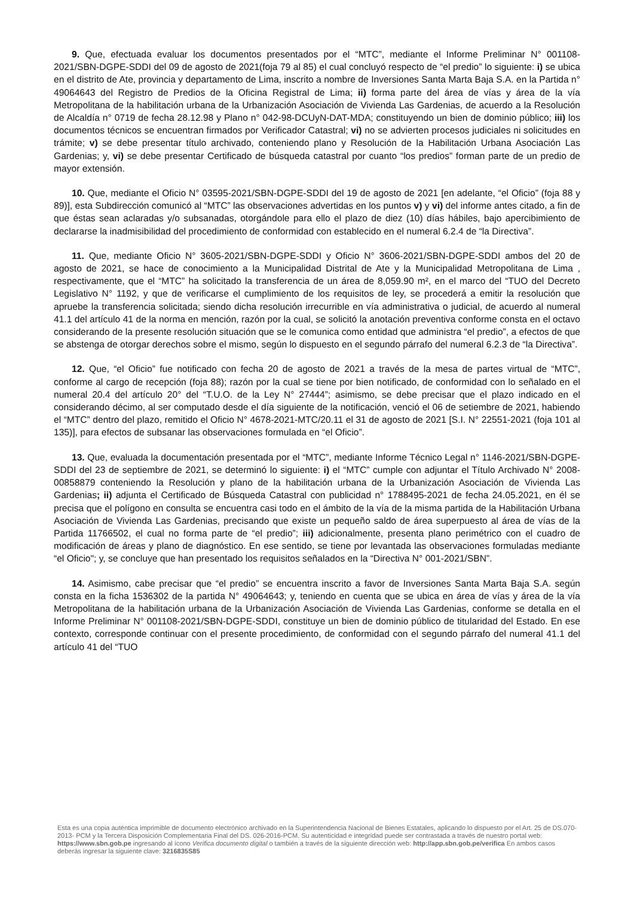9. Que, efectuada evaluar los documentos presentados por el “MTC”, mediante el Informe Preliminar N° 001108-2021/SBN-DGPE-SDDI del 09 de agosto de 2021(foja 79 al 85) el cual concluyó respecto de “el predio” lo siguiente: i) se ubica en el distrito de Ate, provincia y departamento de Lima, inscrito a nombre de Inversiones Santa Marta Baja S.A. en la Partida n° 49064643 del Registro de Predios de la Oficina Registral de Lima; ii) forma parte del área de vías y área de la vía Metropolitana de la habilitación urbana de la Urbanización Asociación de Vivienda Las Gardenias, de acuerdo a la Resolución de Alcaldía n° 0719 de fecha 28.12.98 y Plano n° 042-98-DCUyN-DAT-MDA; constituyendo un bien de dominio público; iii) los documentos técnicos se encuentran firmados por Verificador Catastral; vi) no se advierten procesos judiciales ni solicitudes en trámite; v) se debe presentar título archivado, conteniendo plano y Resolución de la Habilitación Urbana Asociación Las Gardenias; y, vi) se debe presentar Certificado de búsqueda catastral por cuanto “los predios” forman parte de un predio de mayor extensión.
10. Que, mediante el Oficio N° 03595-2021/SBN-DGPE-SDDI del 19 de agosto de 2021 [en adelante, “el Oficio” (foja 88 y 89)], esta Subdirección comunicó al “MTC” las observaciones advertidas en los puntos v) y vi) del informe antes citado, a fin de que éstas sean aclaradas y/o subsanadas, otorgándole para ello el plazo de diez (10) días hábiles, bajo apercibimiento de declararse la inadmisibilidad del procedimiento de conformidad con establecido en el numeral 6.2.4 de “la Directiva”.
11. Que, mediante Oficio N° 3605-2021/SBN-DGPE-SDDI y Oficio N° 3606-2021/SBN-DGPE-SDDI ambos del 20 de agosto de 2021, se hace de conocimiento a la Municipalidad Distrital de Ate y la Municipalidad Metropolitana de Lima , respectivamente, que el “MTC” ha solicitado la transferencia de un área de 8,059.90 m², en el marco del “TUO del Decreto Legislativo N° 1192, y que de verificarse el cumplimiento de los requisitos de ley, se procederá a emitir la resolución que apruebe la transferencia solicitada; siendo dicha resolución irrecurrible en vía administrativa o judicial, de acuerdo al numeral 41.1 del artículo 41 de la norma en mención, razón por la cual, se solicitó la anotación preventiva conforme consta en el octavo considerando de la presente resolución situación que se le comunica como entidad que administra “el predio”, a efectos de que se abstenga de otorgar derechos sobre el mismo, según lo dispuesto en el segundo párrafo del numeral 6.2.3 de “la Directiva”.
12. Que, “el Oficio” fue notificado con fecha 20 de agosto de 2021 a través de la mesa de partes virtual de “MTC”, conforme al cargo de recepción (foja 88); razón por la cual se tiene por bien notificado, de conformidad con lo señalado en el numeral 20.4 del artículo 20° del “T.U.O. de la Ley N° 27444”; asimismo, se debe precisar que el plazo indicado en el considerando décimo, al ser computado desde el día siguiente de la notificación, venció el 06 de setiembre de 2021, habiendo el “MTC” dentro del plazo, remitido el Oficio N° 4678-2021-MTC/20.11 el 31 de agosto de 2021 [S.I. N° 22551-2021 (foja 101 al 135)], para efectos de subsanar las observaciones formulada en “el Oficio”.
13. Que, evaluada la documentación presentada por el “MTC”, mediante Informe Técnico Legal n° 1146-2021/SBN-DGPE-SDDI del 23 de septiembre de 2021, se determinó lo siguiente: i) el “MTC” cumple con adjuntar el Título Archivado N° 2008-00858879 conteniendo la Resolución y plano de la habilitación urbana de la Urbanización Asociación de Vivienda Las Gardenias; ii) adjunta el Certificado de Búsqueda Catastral con publicidad n° 1788495-2021 de fecha 24.05.2021, en él se precisa que el polígono en consulta se encuentra casi todo en el ámbito de la vía de la misma partida de la Habilitación Urbana Asociación de Vivienda Las Gardenias, precisando que existe un pequeño saldo de área superpuesto al área de vías de la Partida 11766502, el cual no forma parte de “el predio”; iii) adicionalmente, presenta plano perimétrico con el cuadro de modificación de áreas y plano de diagnóstico. En ese sentido, se tiene por levantada las observaciones formuladas mediante “el Oficio"; y, se concluye que han presentado los requisitos señalados en la “Directiva N° 001-2021/SBN”.
14. Asimismo, cabe precisar que “el predio” se encuentra inscrito a favor de Inversiones Santa Marta Baja S.A. según consta en la ficha 1536302 de la partida N° 49064643; y, teniendo en cuenta que se ubica en área de vías y área de la vía Metropolitana de la habilitación urbana de la Urbanización Asociación de Vivienda Las Gardenias, conforme se detalla en el Informe Preliminar N° 001108-2021/SBN-DGPE-SDDI, constituye un bien de dominio público de titularidad del Estado. En ese contexto, corresponde continuar con el presente procedimiento, de conformidad con el segundo párrafo del numeral 41.1 del artículo 41 del “TUO
Esta es una copia auténtica imprimible de documento electrónico archivado en la Superintendencia Nacional de Bienes Estatales, aplicando lo dispuesto por el Art. 25 de DS.070-2013- PCM y la Tercera Disposición Complementaria Final del DS. 026-2016-PCM. Su autenticidad e integridad puede ser contrastada a través de nuestro portal web: https://www.sbn.gob.pe ingresando al ícono Verifica documento digital o también a través de la siguiente dirección web: http://app.sbn.gob.pe/verifica En ambos casos deberás ingresar la siguiente clave: 3216835S85